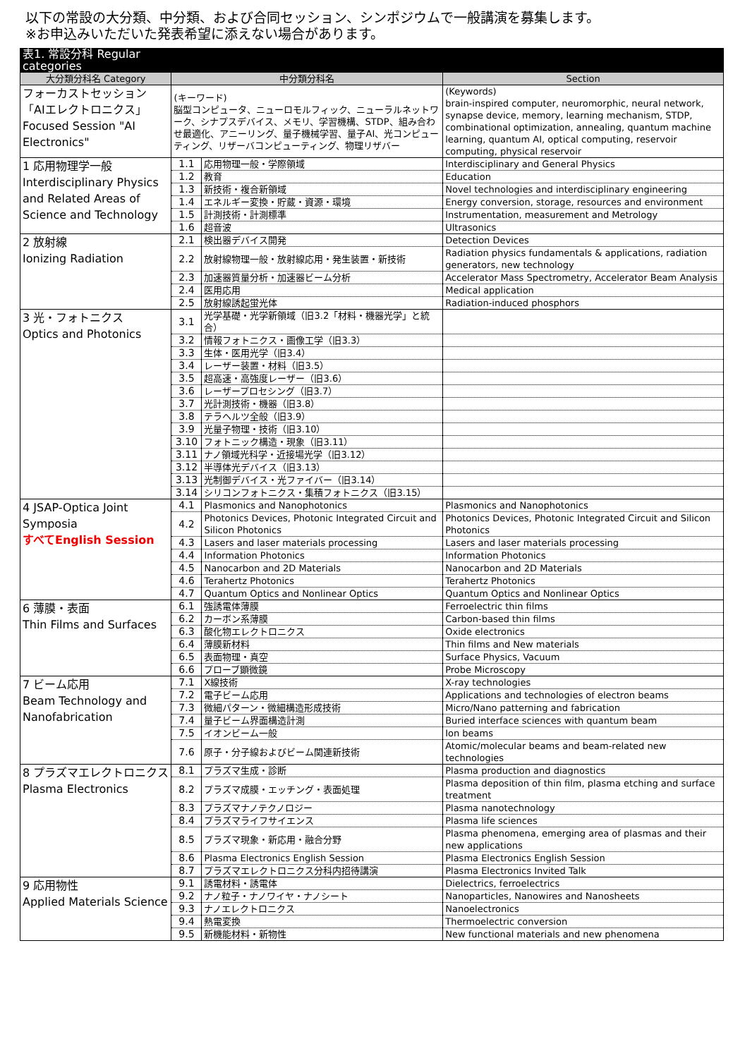以下の常設の大分類、中分類、および合同セッション、シンポジウムで一般講演を募集します。
※お申込みいただいた発表希望に添えない場合があります。
| 表1. 常設分科 Regular categories | | | |
| 大分類分科名 Category | 中分類分科名 | | Section |
| フォーカストセッション 「AIエレクトロニクス」 Focused Session "AI Electronics" | (キーワード) 脳型コンピュータ、ニューロモルフィック、ニューラルネットワーク、シナプスデバイス、メモリ、学習機構、STDP、組み合わせ最適化、アニーリング、量子機械学習、量子AI、光コンピューティング、リザーバコンピューティング、物理リザバー | | (Keywords) brain-inspired computer, neuromorphic, neural network, synapse device, memory, learning mechanism, STDP, combinational optimization, annealing, quantum machine learning, quantum AI, optical computing, reservoir computing, physical reservoir |
| 1 応用物理学一般 Interdisciplinary Physics and Related Areas of Science and Technology | 1.1 | 応用物理一般・学際領域 | Interdisciplinary and General Physics |
| | 1.2 | 教育 | Education |
| | 1.3 | 新技術・複合新領域 | Novel technologies and interdisciplinary engineering |
| | 1.4 | エネルギー変換・貯蔵・資源・環境 | Energy conversion, storage, resources and environment |
| | 1.5 | 計測技術・計測標準 | Instrumentation, measurement and Metrology |
| | 1.6 | 超音波 | Ultrasonics |
| 2 放射線 Ionizing Radiation | 2.1 | 検出器デバイス開発 | Detection Devices |
| | 2.2 | 放射線物理一般・放射線応用・発生装置・新技術 | Radiation physics fundamentals & applications, radiation generators, new technology |
| | 2.3 | 加速器質量分析・加速器ビーム分析 | Accelerator Mass Spectrometry, Accelerator Beam Analysis |
| | 2.4 | 医用応用 | Medical application |
| | 2.5 | 放射線誘起蛍光体 | Radiation-induced phosphors |
| 3 光・フォトニクス Optics and Photonics | 3.1 | 光学基礎・光学新領域（旧3.2「材料・機器光学」と統合） | |
| | 3.2 | 情報フォトニクス・画像工学（旧3.3） | |
| | 3.3 | 生体・医用光学（旧3.4） | |
| | 3.4 | レーザー装置・材料（旧3.5） | |
| | 3.5 | 超高速・高強度レーザー（旧3.6） | |
| | 3.6 | レーザープロセシング（旧3.7） | |
| | 3.7 | 光計測技術・機器（旧3.8） | |
| | 3.8 | テラヘルツ全般（旧3.9） | |
| | 3.9 | 光量子物理・技術（旧3.10） | |
| | 3.10 | フォトニック構造・現象（旧3.11） | |
| | 3.11 | ナノ領域光科学・近接場光学（旧3.12） | |
| | 3.12 | 半導体光デバイス（旧3.13） | |
| | 3.13 | 光制御デバイス・光ファイバー（旧3.14） | |
| | 3.14 | シリコンフォトニクス・集積フォトニクス（旧3.15） | |
| 4 JSAP-Optica Joint Symposia すべてEnglish Session | 4.1 | Plasmonics and Nanophotonics | Plasmonics and Nanophotonics |
| | 4.2 | Photonics Devices, Photonic Integrated Circuit and Silicon Photonics | Photonics Devices, Photonic Integrated Circuit and Silicon Photonics |
| | 4.3 | Lasers and laser materials processing | Lasers and laser materials processing |
| | 4.4 | Information Photonics | Information Photonics |
| | 4.5 | Nanocarbon and 2D Materials | Nanocarbon and 2D Materials |
| | 4.6 | Terahertz Photonics | Terahertz Photonics |
| | 4.7 | Quantum Optics and Nonlinear Optics | Quantum Optics and Nonlinear Optics |
| 6 薄膜・表面 Thin Films and Surfaces | 6.1 | 強誘電体薄膜 | Ferroelectric thin films |
| | 6.2 | カーボン系薄膜 | Carbon-based thin films |
| | 6.3 | 酸化物エレクトロニクス | Oxide electronics |
| | 6.4 | 薄膜新材料 | Thin films and New materials |
| | 6.5 | 表面物理・真空 | Surface Physics, Vacuum |
| | 6.6 | プローブ顕微鏡 | Probe Microscopy |
| 7 ビーム応用 Beam Technology and Nanofabrication | 7.1 | X線技術 | X-ray technologies |
| | 7.2 | 電子ビーム応用 | Applications and technologies of electron beams |
| | 7.3 | 微細パターン・微細構造形成技術 | Micro/Nano patterning and fabrication |
| | 7.4 | 量子ビーム界面構造計測 | Buried interface sciences with quantum beam |
| | 7.5 | イオンビーム一般 | Ion beams |
| | 7.6 | 原子・分子線およびビーム関連新技術 | Atomic/molecular beams and beam-related new technologies |
| 8 プラズマエレクトロニクス Plasma Electronics | 8.1 | プラズマ生成・診断 | Plasma production and diagnostics |
| | 8.2 | プラズマ成膜・エッチング・表面処理 | Plasma deposition of thin film, plasma etching and surface treatment |
| | 8.3 | プラズマナノテクノロジー | Plasma nanotechnology |
| | 8.4 | プラズマライフサイエンス | Plasma life sciences |
| | 8.5 | プラズマ現象・新応用・融合分野 | Plasma phenomena, emerging area of plasmas and their new applications |
| | 8.6 | Plasma Electronics English Session | Plasma Electronics English Session |
| | 8.7 | プラズマエレクトロニクス分科内招待講演 | Plasma Electronics Invited Talk |
| 9 応用物性 Applied Materials Science | 9.1 | 誘電材料・誘電体 | Dielectrics, ferroelectrics |
| | 9.2 | ナノ粒子・ナノワイヤ・ナノシート | Nanoparticles, Nanowires and Nanosheets |
| | 9.3 | ナノエレクトロニクス | Nanoelectronics |
| | 9.4 | 熱電変換 | Thermoelectric conversion |
| | 9.5 | 新機能材料・新物性 | New functional materials and new phenomena |